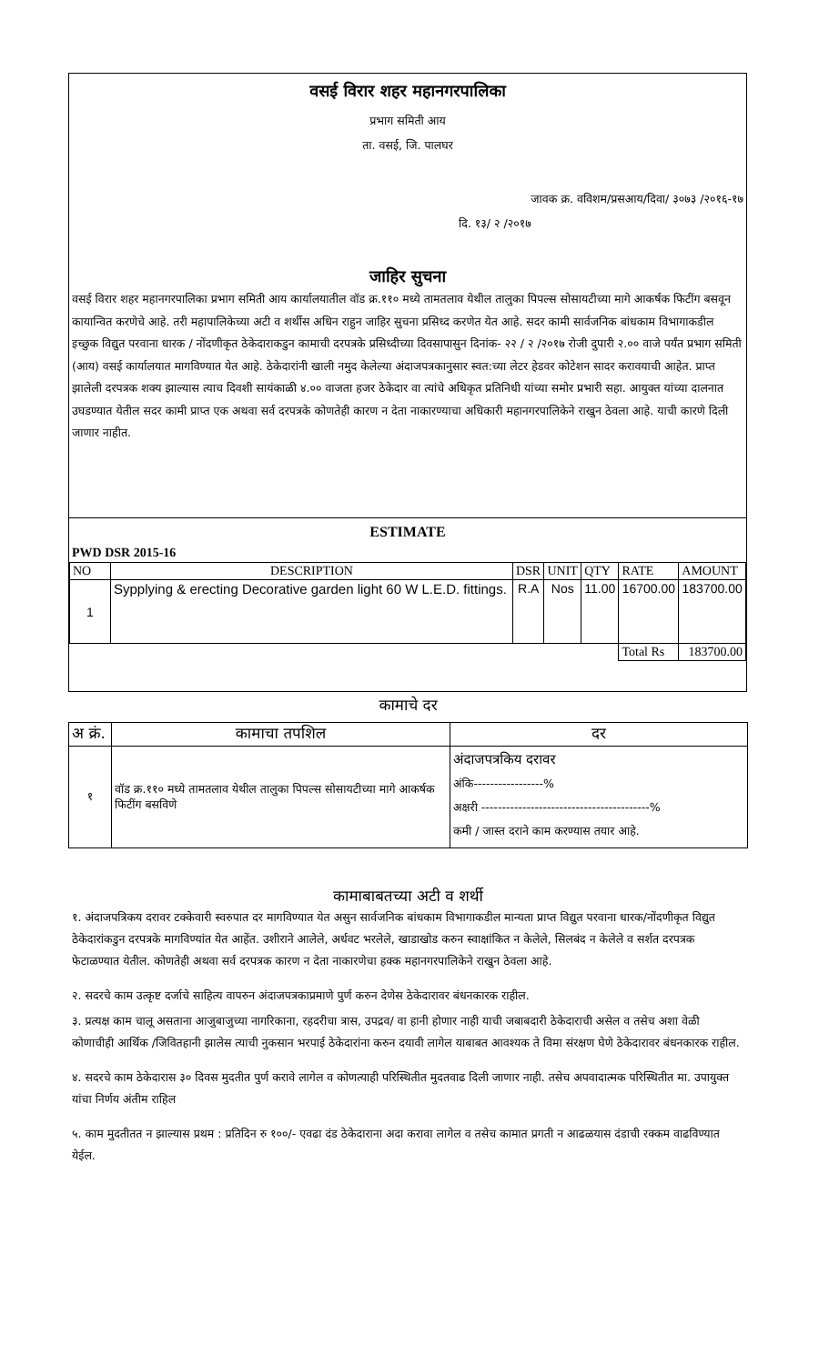वसई विरार शहर महानगरपालिका
प्रभाग समिती आय
ता. वसई, जि. पालघर
जावक क्र. वविशम/प्रसआय/दिवा/ ३०७३ /२०१६-१७
दि. १३/ २ /२०१७
जाहिर सुचना
वसई विरार शहर महानगरपालिका प्रभाग समिती आय कार्यालयातील वॉड क्र.११० मध्ये तामतलाव येथील तालुका पिपल्स सोसायटीच्या मागे आकर्षक फिटींग बसवून कायान्वित करणेचे आहे. तरी महापालिकेच्या अटी व शर्थीस अधिन राहुन जाहिर सुचना प्रसिध्द करणेत येत आहे. सदर कामी सार्वजनिक बांधकाम विभागाकडील इच्छुक विद्युत परवाना धारक / नोंदणीकृत ठेकेदाराकडुन कामाची दरपत्रके प्रसिध्दीच्या दिवसापासुन दिनांक- २२ / २ /२०१७ रोजी दुपारी २.०० वाजे पर्यंत प्रभाग समिती (आय) वसई कार्यालयात मागविण्यात येत आहे. ठेकेदारांनी खाली नमुद केलेल्या अंदाजपत्रकानुसार स्वत:च्या लेटर हेडवर कोटेशन सादर करावयाची आहेत. प्राप्त झालेली दरपत्रक शक्य झाल्यास त्याच दिवशी सायंकाळी ४.०० वाजता हजर ठेकेदार वा त्यांचे अधिकृत प्रतिनिधी यांच्या समोर प्रभारी सहा. आयुक्त यांच्या दालनात उघडण्यात येतील सदर कामी प्राप्त एक अथवा सर्व दरपत्रके कोणतेही कारण न देता नाकारण्याचा अधिकारी महानगरपालिकेने राखुन ठेवला आहे. याची कारणे दिली जाणार नाहीत.
ESTIMATE
PWD DSR 2015-16
| NO | DESCRIPTION | DSR | UNIT | QTY | RATE | AMOUNT |
| --- | --- | --- | --- | --- | --- | --- |
| 1 | Sypplying & erecting Decorative garden light 60 W L.E.D. fittings. | R.A | Nos | 11.00 | 16700.00 | 183700.00 |
| | | | | | Total Rs | 183700.00 |
कामाचे दर
| अ क्रं. | कामाचा तपशिल | दर |
| १ | वॉड क्र.११० मध्ये तामतलाव येथील तालुका पिपल्स सोसायटीच्या मागे आकर्षक फिटींग बसविणे | अंदाजपत्रकिय दरावर अंकि-----------------% अक्षरी -----------------------------------------% कमी / जास्त दराने काम करण्यास तयार आहे. |
कामाबाबतच्या अटी व शर्थी
१. अंदाजपत्रिकय दरावर टक्केवारी स्वरुपात दर मागविण्यात येत असुन सार्वजनिक बांधकाम विभागाकडील मान्यता प्राप्त विद्युत परवाना धारक/नोंदणीकृत विद्युत ठेकेदारांकडुन दरपत्रके मागविण्यांत येत आहेंत. उशीराने आलेले, अर्धवट भरलेले, खाडाखोड करुन स्वाक्षांकित न केलेले, सिलबंद न केलेले व सर्शत दरपत्रक फेटाळण्यात येतील. कोणतेही अथवा सर्व दरपत्रक कारण न देता नाकारणेचा हक्क महानगरपालिकेने राखुन ठेवला आहे.
२. सदरचे काम उत्कृष्ट दर्जाचे साहित्य वापरुन अंदाजपत्रकाप्रमाणे पुर्ण करुन देणेस ठेकेदारावर बंधनकारक राहील.
३. प्रत्यक्ष काम चालू असताना आजुबाजुच्या नागरिकाना, रहदरीचा त्रास, उपद्रव/ वा हानी होणार नाही याची जबाबदारी ठेकेदाराची असेल व तसेच अशा वेळी कोणाचीही आर्थिक /जिवितहानी झालेस त्याची नुकसान भरपाई ठेकेदारांना करुन दयावी लागेल याबाबत आवश्यक ते विमा संरक्षण घेणे ठेकेदारावर बंधनकारक राहील.
४. सदरचे काम ठेकेदारास ३० दिवस मुदतीत पुर्ण करावे लागेल व कोणत्याही परिस्थितीत मुदतवाढ दिली जाणार नाही. तसेच अपवादात्मक परिस्थितीत मा. उपायुक्त यांचा निर्णय अंतीम राहिल
५. काम मुदतीतत न झाल्यास प्रथम : प्रतिदिन रु १००/- एवढा दंड ठेकेदाराना अदा करावा लागेल व तसेच कामात प्रगती न आढळयास दंडाची रक्कम वाढविण्यात येईल.